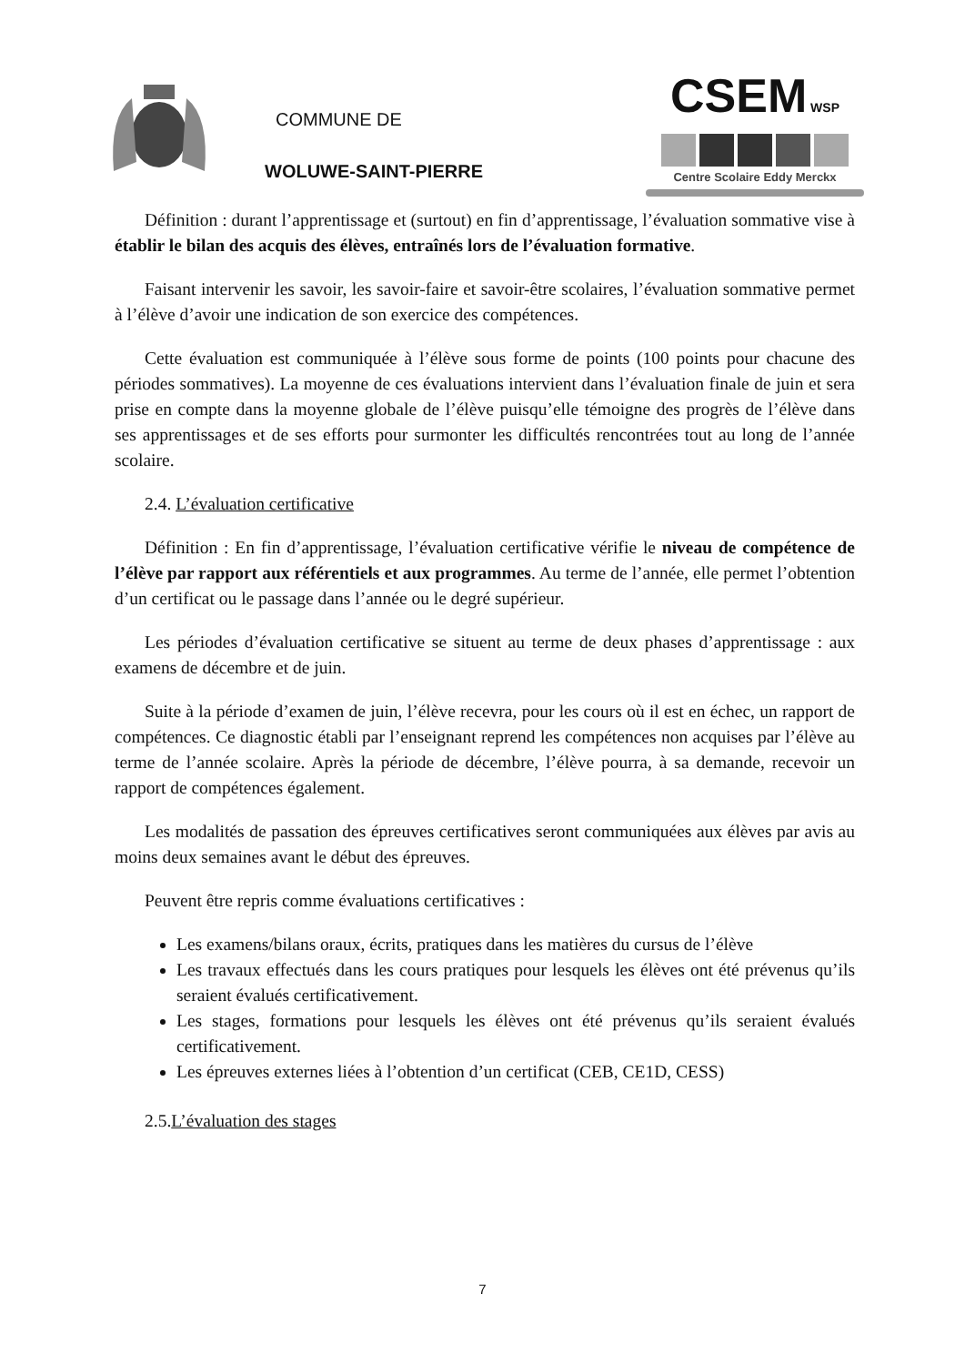COMMUNE DE
WOLUWE-SAINT-PIERRE
CSEM WSP
Centre Scolaire Eddy Merckx
Définition : durant l’apprentissage et (surtout) en fin d’apprentissage, l’évaluation sommative vise à établir le bilan des acquis des élèves, entraînés lors de l’évaluation formative.
Faisant intervenir les savoir, les savoir-faire et savoir-être scolaires, l’évaluation sommative permet à l’élève d’avoir une indication de son exercice des compétences.
Cette évaluation est communiquée à l’élève sous forme de points (100 points pour chacune des périodes sommatives). La moyenne de ces évaluations intervient dans l’évaluation finale de juin et sera prise en compte dans la moyenne globale de l’élève puisqu’elle témoigne des progrès de l’élève dans ses apprentissages et de ses efforts pour surmonter les difficultés rencontrées tout au long de l’année scolaire.
2.4. L’évaluation certificative
Définition : En fin d’apprentissage, l’évaluation certificative vérifie le niveau de compétence de l’élève par rapport aux référentiels et aux programmes. Au terme de l’année, elle permet l’obtention d’un certificat ou le passage dans l’année ou le degré supérieur.
Les périodes d’évaluation certificative se situent au terme de deux phases d’apprentissage : aux examens de décembre et de juin.
Suite à la période d’examen de juin, l’élève recevra, pour les cours où il est en échec, un rapport de compétences. Ce diagnostic établi par l’enseignant reprend les compétences non acquises par l’élève au terme de l’année scolaire. Après la période de décembre, l’élève pourra, à sa demande, recevoir un rapport de compétences également.
Les modalités de passation des épreuves certificatives seront communiquées aux élèves par avis au moins deux semaines avant le début des épreuves.
Peuvent être repris comme évaluations certificatives :
Les examens/bilans oraux, écrits, pratiques dans les matières du cursus de l’élève
Les travaux effectués dans les cours pratiques pour lesquels les élèves ont été prévenus qu’ils seraient évalués certificativement.
Les stages, formations pour lesquels les élèves ont été prévenus qu’ils seraient évalués certificativement.
Les épreuves externes liées à l’obtention d’un certificat (CEB, CE1D, CESS)
2.5.L’évaluation des stages
7